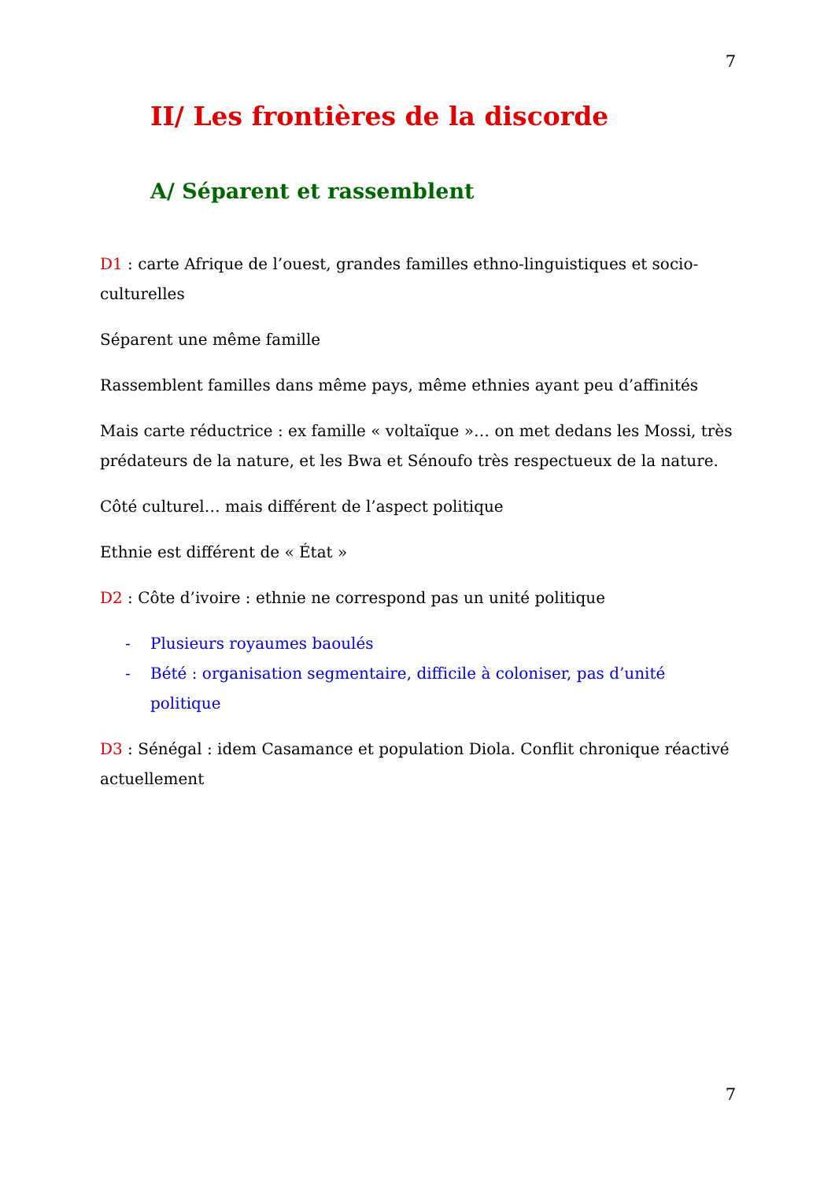7
II/ Les frontières de la discorde
A/ Séparent et rassemblent
D1 : carte Afrique de l’ouest, grandes familles ethno-linguistiques et socio-culturelles
Séparent une même famille
Rassemblent familles dans même pays, même ethnies ayant peu d’affinités
Mais carte réductrice : ex famille « voltaïque »… on met dedans les Mossi, très prédateurs de la nature, et les Bwa et Sénoufo très respectueux de la nature.
Côté culturel… mais différent de l’aspect politique
Ethnie est différent de « État »
D2 : Côte d’ivoire : ethnie ne correspond pas un unité politique
- Plusieurs royaumes baoulés
- Bété : organisation segmentaire, difficile à coloniser, pas d’unité politique
D3 : Sénégal : idem Casamance et population Diola. Conflit chronique réactivé actuellement
7